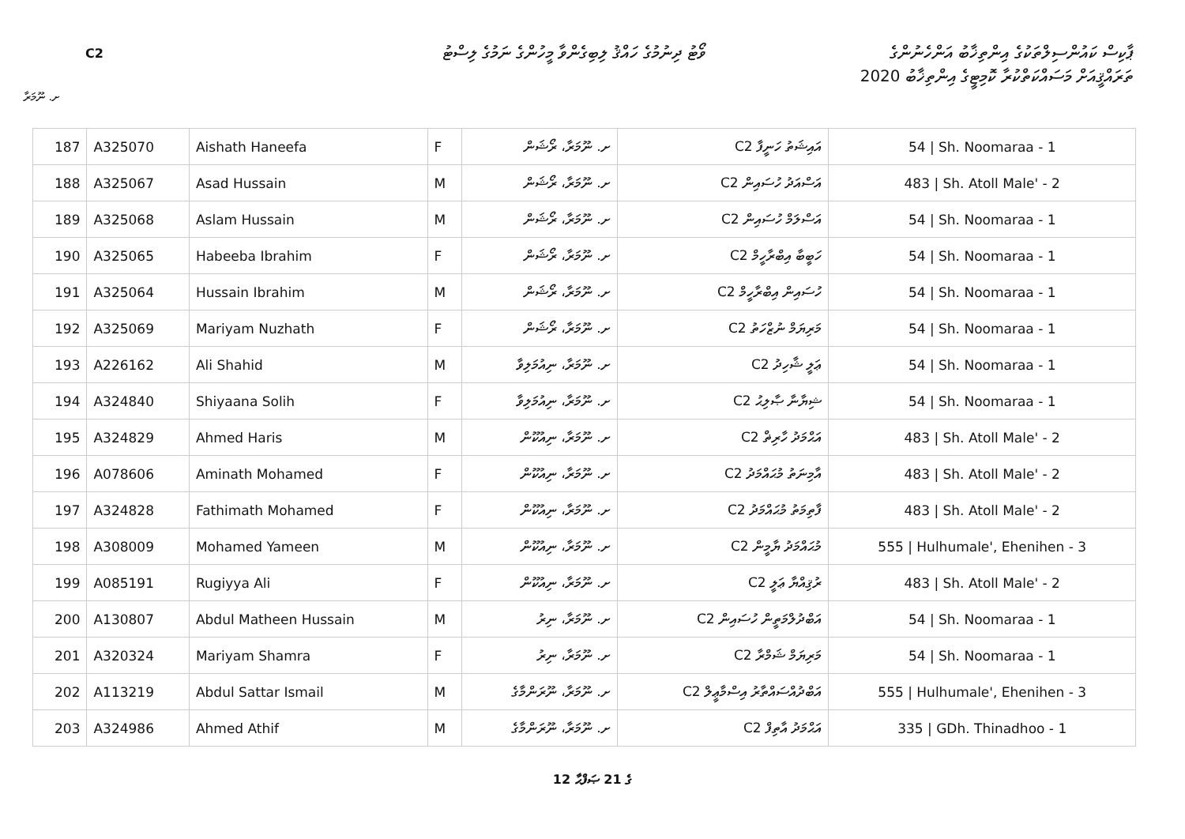C2
ވޯޓު ދިނުމުގެ ހައްޤު ލިބިގެންވާ މީހުންގެ ނަމުގެ ލިސްޓު
ޕާކިސް ކައުންސިލްތަކުގެ އިންތިޚާބު އަންހެނުންގެ
ތަރައްޤީއަށް މަސައްކަތްކުރާ ކޮމިޓީގެ އިންތިޚާބު 2020
ށ. ނޫމަރާ
| 187 | A325070 | Aishath Haneefa | F | ށ. ނޫމަރާ، ރޯޝަން | C2 އައިޝަތު ހަނީފާ | 54 / Sh. Noomaraa - 1 |
| 188 | A325067 | Asad Hussain | M | ށ. ނޫމަރާ، ރޯޝަން | C2 އަސްއަދު ހުސައިން | 483 / Sh. Atoll Male' - 2 |
| 189 | A325068 | Aslam Hussain | M | ށ. ނޫމަރާ، ރޯޝަން | C2 އަސްލަމް ހުސައިން | 54 / Sh. Noomaraa - 1 |
| 190 | A325065 | Habeeba Ibrahim | F | ށ. ނޫމަރާ، ރޯޝަން | C2 ހަބީބާ އިބްރާހީމް | 54 / Sh. Noomaraa - 1 |
| 191 | A325064 | Hussain Ibrahim | M | ށ. ނޫމަރާ، ރޯޝަން | C2 ހުސައިން އިބްރާހީމް | 54 / Sh. Noomaraa - 1 |
| 192 | A325069 | Mariyam Nuzhath | F | ށ. ނޫމަރާ، ރޯޝަން | C2 މަރިޔަމް ނުޒްހަތު | 54 / Sh. Noomaraa - 1 |
| 193 | A226162 | Ali Shahid | M | ށ. ނޫމަރާ، ނިއުމަލިވާ | C2 ޢަލީ ޝާހިދު | 54 / Sh. Noomaraa - 1 |
| 194 | A324840 | Shiyaana Solih | F | ށ. ނޫމަރާ، ނިއުމަލިވާ | C2 ޝިޔާނާ ޞާލިޙު | 54 / Sh. Noomaraa - 1 |
| 195 | A324829 | Ahmed Haris | M | ށ. ނޫމަރާ، ނިއުކޫން | C2 އަޙްމަދު ހާރިޡް | 483 / Sh. Atoll Male' - 2 |
| 196 | A078606 | Aminath Mohamed | F | ށ. ނޫމަރާ، ނިއުކޫން | C2 އާމިނަތު މުޙައްމަދު | 483 / Sh. Atoll Male' - 2 |
| 197 | A324828 | Fathimath Mohamed | F | ށ. ނޫމަރާ، ނިއުކޫން | C2 ފާތިމަތު މުޙައްމަދު | 483 / Sh. Atoll Male' - 2 |
| 198 | A308009 | Mohamed Yameen | M | ށ. ނޫމަރާ، ނިއުކޫން | C2 މުޙައްމަދު ޔާމީން | 555 / Hulhumale', Ehenihen - 3 |
| 199 | A085191 | Rugiyya Ali | F | ށ. ނޫމަރާ، ނިއުކޫން | C2 ރުޤިއްޔާ ޢަލީ | 483 / Sh. Atoll Male' - 2 |
| 200 | A130807 | Abdul Matheen Hussain | M | ށ. ނޫމަރާ، ނިރު | C2 އަބްދުލްމަތީން ހުސައިން | 54 / Sh. Noomaraa - 1 |
| 201 | A320324 | Mariyam Shamra | F | ށ. ނޫމަރާ، ނިރު | C2 މަރިޔަމް ޝަމްރާ | 54 / Sh. Noomaraa - 1 |
| 202 | A113219 | Abdul Sattar Ismail | M | ށ. ނޫމަރާ، ނޫރަންމާގެ | C2 އަބްދުއްސައްތާރު އިސްމާޢީލް | 555 / Hulhumale', Ehenihen - 3 |
| 203 | A324986 | Ahmed Athif | M | ށ. ނޫމަރާ، ނޫރަންމާގެ | C2 އަޙްމަދު އާތިފް | 335 / GDh. Thinadhoo - 1 |
12 ގެ 21 ޞަފްޙާ